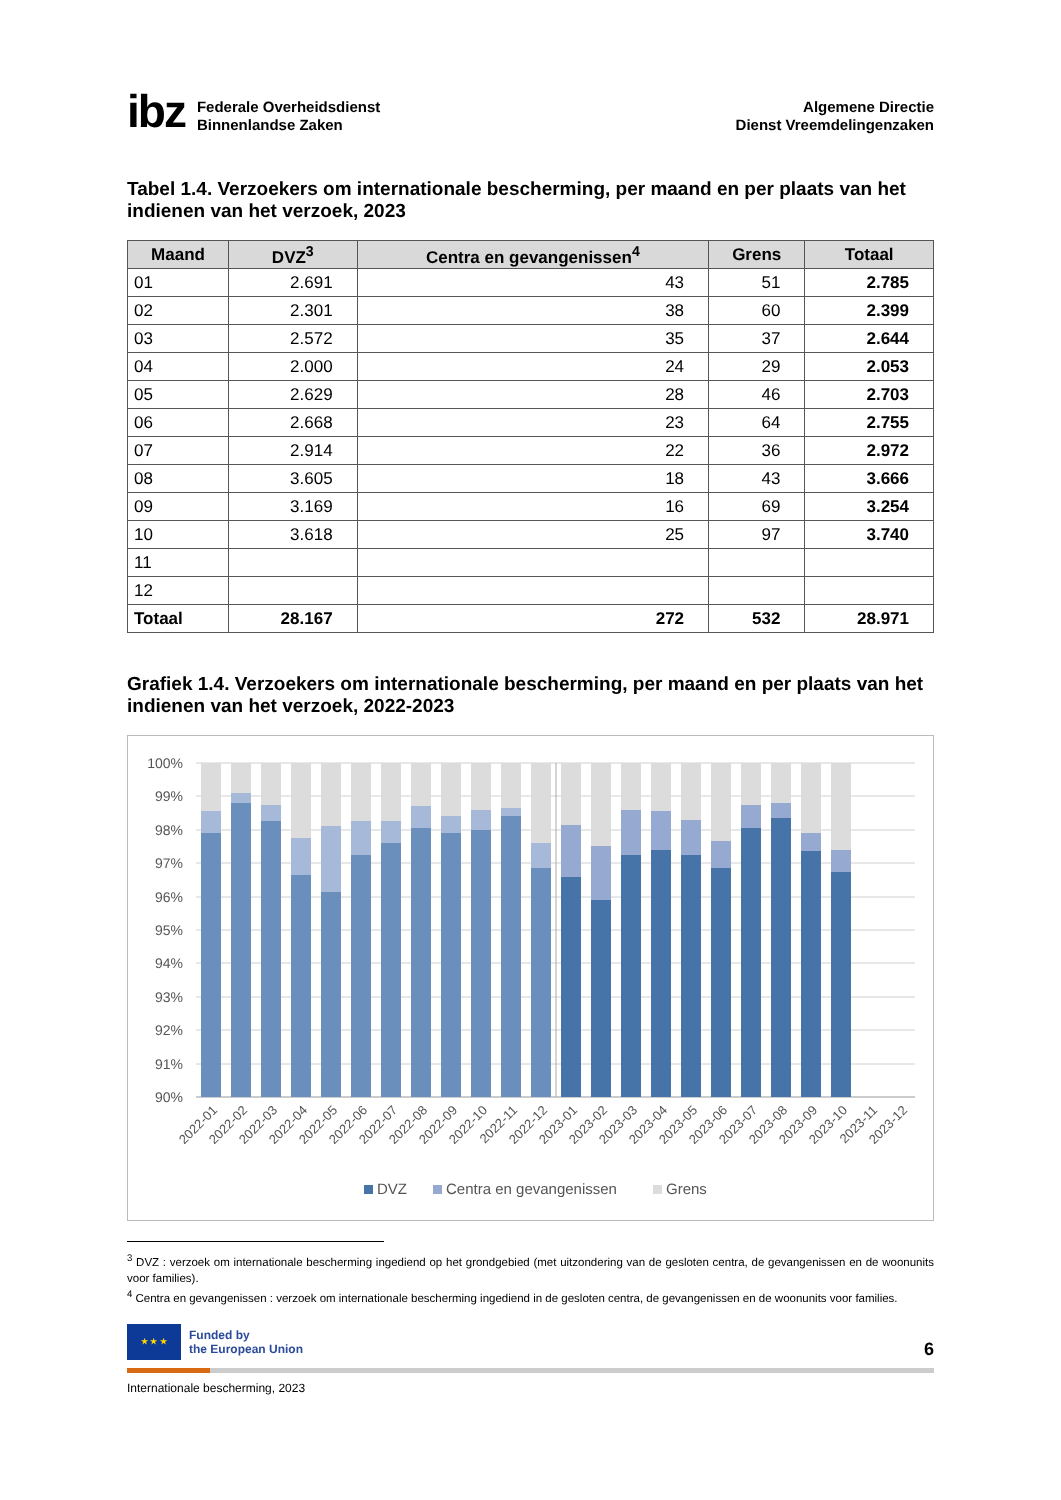ibz Federale Overheidsdienst
Binnenlandse Zaken
Algemene Directie
Dienst Vreemdelingenzaken
Tabel 1.4. Verzoekers om internationale bescherming, per maand en per plaats van het indienen van het verzoek, 2023
| Maand | DVZ<sup>3</sup> | Centra en gevangenissen<sup>4</sup> | Grens | Totaal |
| --- | --- | --- | --- | --- |
| 01 | 2.691 | 43 | 51 | 2.785 |
| 02 | 2.301 | 38 | 60 | 2.399 |
| 03 | 2.572 | 35 | 37 | 2.644 |
| 04 | 2.000 | 24 | 29 | 2.053 |
| 05 | 2.629 | 28 | 46 | 2.703 |
| 06 | 2.668 | 23 | 64 | 2.755 |
| 07 | 2.914 | 22 | 36 | 2.972 |
| 08 | 3.605 | 18 | 43 | 3.666 |
| 09 | 3.169 | 16 | 69 | 3.254 |
| 10 | 3.618 | 25 | 97 | 3.740 |
| 11 | | | | |
| 12 | | | | |
| Totaal | 28.167 | 272 | 532 | 28.971 |
Grafiek 1.4. Verzoekers om internationale bescherming, per maand en per plaats van het indienen van het verzoek, 2022-2023
100%
99%
98%
97%
96%
95%
94%
93%
92%
91%
90%
2022-01
2022-02
2022-03
2022-04
2022-05
2022-06
2022-07
2022-08
2022-09
2022-10
2022-11
2022-12
2023-01
2023-02
2023-03
2023-04
2023-05
2023-06
2023-07
2023-08
2023-09
2023-10
2023-11
2023-12
DVZ
Centra en gevangenissen
Grens
<sup>3</sup> DVZ : verzoek om internationale bescherming ingediend op het grondgebied (met uitzondering van de gesloten centra, de gevangenissen en de woonunits voor families).
<sup>4</sup> Centra en gevangenissen : verzoek om internationale bescherming ingediend in de gesloten centra, de gevangenissen en de woonunits voor families.
★ ★ ★
Funded by
the European Union
6
Internationale bescherming, 2023